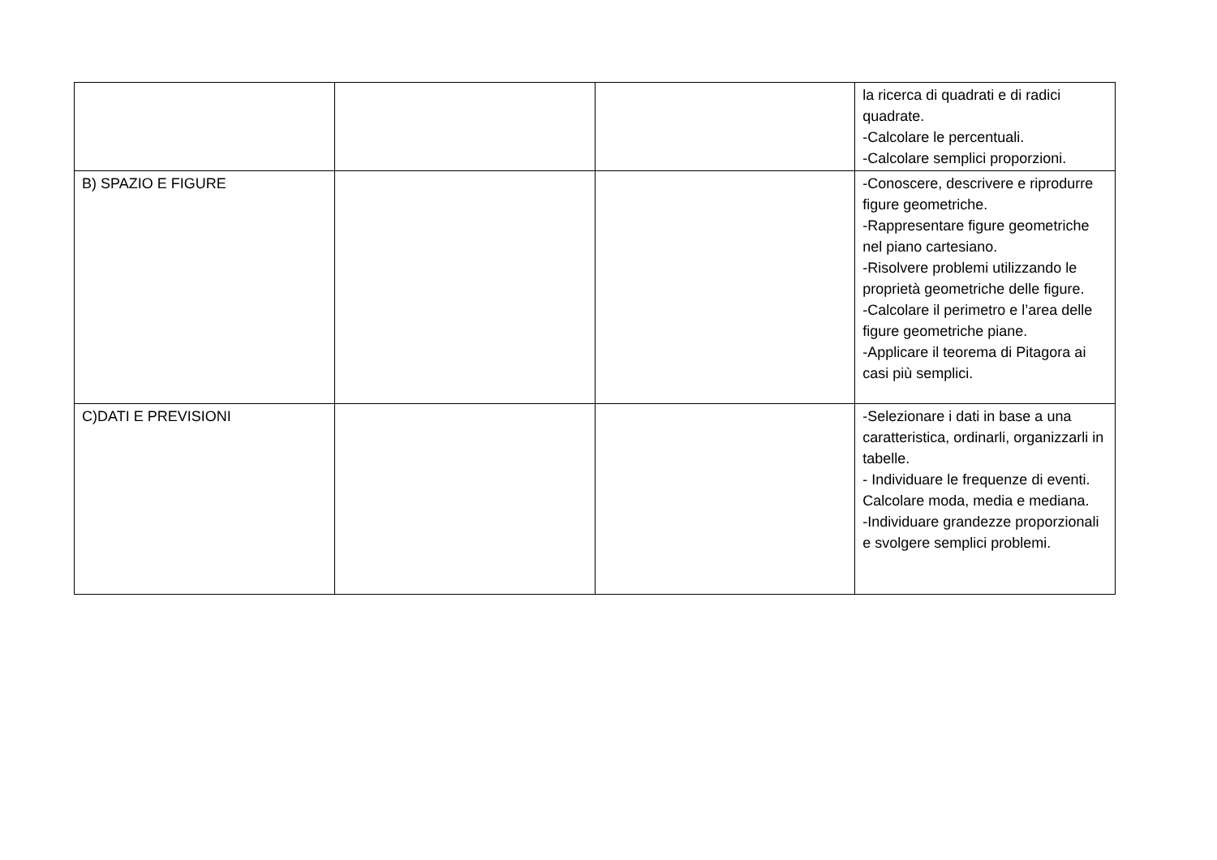| | | | la ricerca di quadrati e di radici quadrate. -Calcolare le percentuali. -Calcolare semplici proporzioni. |
| B) SPAZIO E FIGURE | | | -Conoscere, descrivere e riprodurre figure geometriche. -Rappresentare figure geometriche nel piano cartesiano. -Risolvere problemi utilizzando le proprietà geometriche delle figure. -Calcolare il perimetro e l’area delle figure geometriche piane. -Applicare il teorema di Pitagora ai casi più semplici. |
| C)DATI E PREVISIONI | | | -Selezionare i dati in base a una caratteristica, ordinarli, organizzarli in tabelle. - Individuare le frequenze di eventi. Calcolare moda, media e mediana. -Individuare grandezze proporzionali e svolgere semplici problemi. |